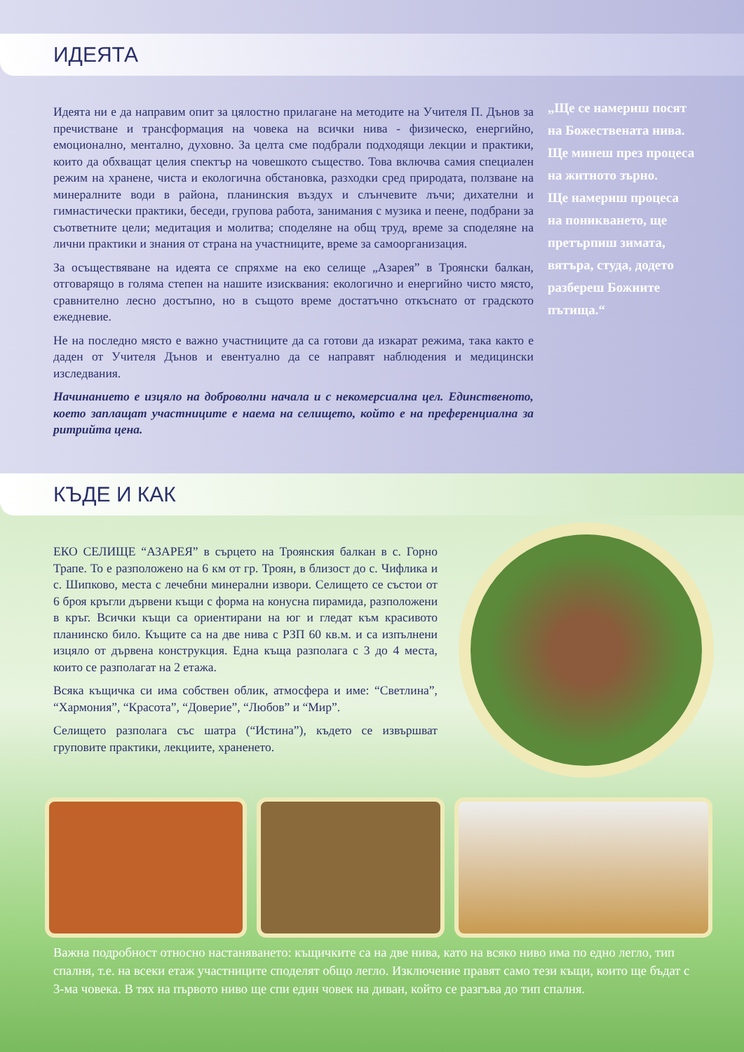ИДЕЯТА
Идеята ни е да направим опит за цялостно прилагане на методите на Учителя П. Дънов за пречистване и трансформация на човека на всички нива - физическо, енергийно, емоционално, ментално, духовно. За целта сме подбрали подходящи лекции и практики, които да обхващат целия спектър на човешкото същество. Това включва самия специален режим на хранене, чиста и екологична обстановка, разходки сред природата, ползване на минералните води в района, планинския въздух и слънчевите лъчи; дихателни и гимнастически практики, беседи, групова работа, занимания с музика и пеене, подбрани за съответните цели; медитация и молитва; споделяне на общ труд, време за споделяне на лични практики и знания от страна на участниците, време за самоорганизация.
За осъществяване на идеята се спряхме на еко селище „Азарея” в Троянски балкан, отговарящо в голяма степен на нашите изисквания: екологично и енергийно чисто място, сравнително лесно достъпно, но в същото време достатъчно откъснато от градското ежедневие.
Не на последно място е важно участниците да са готови да изкарат режима, така както е даден от Учителя Дънов и евентуално да се направят наблюдения и медицински изследвания.
Начинанието е изцяло на доброволни начала и с некомерсиална цел. Единственото, което заплащат участниците е наема на селището, който е на преференциална за ритрийта цена.
„Ще се намериш посят на Божествената нива.
Ще минеш през процеса на житното зърно.
Ще намериш процеса на поникването, ще претърпиш зимата, вятъра, студа, додето разбереш Божиите пътища.“
КЪДЕ И КАК
ЕКО СЕЛИЩЕ “АЗАРЕЯ” в сърцето на Троянския балкан в с. Горно Трапе. То е разположено на 6 км от гр. Троян, в близост до с. Чифлика и с. Шипково, места с лечебни минерални извори. Селището се състои от 6 броя кръгли дървени къщи с форма на конусна пирамида, разположени в кръг. Всички къщи са ориентирани на юг и гледат към красивото планинско било. Къщите са на две нива с РЗП 60 кв.м. и са изпълнени изцяло от дървена конструкция. Една къща разполага с 3 до 4 места, които се разполагат на 2 етажа.
Всяка къщичка си има собствен облик, атмосфера и име: “Светлина”, “Хармония”, “Красота”, “Доверие”, “Любов” и “Мир”.
Селището разполага със шатра (“Истина”), където се извършват груповите практики, лекциите, храненето.
Важна подробност относно настаняването: къщичките са на две нива, като на всяко ниво има по едно легло, тип спалня, т.е. на всеки етаж участниците споделят общо легло. Изключение правят само тези къщи, които ще бъдат с 3-ма човека. В тях на първото ниво ще спи един човек на диван, който се разгъва до тип спалня.